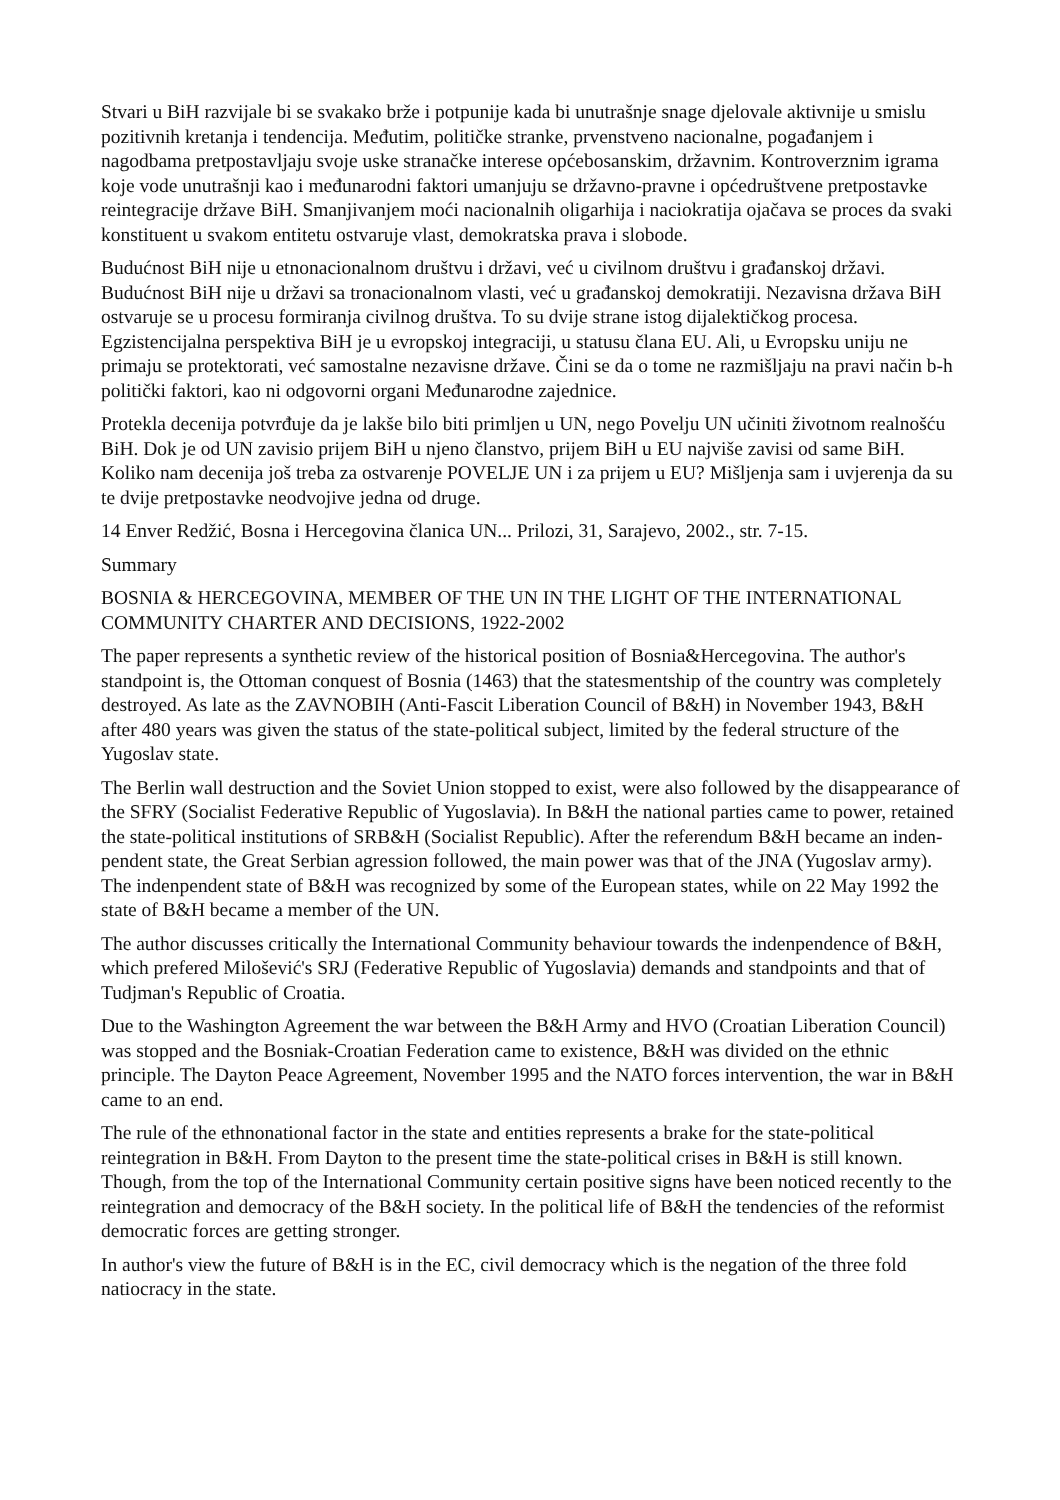Stvari u BiH razvijale bi se svakako brže i potpunije kada bi unutrašnje snage djelovale aktivnije u smislu pozitivnih kretanja i tendencija. Međutim, političke stranke, prvenstveno nacionalne, pogađanjem i nagodbama pretpostavljaju svoje uske stranačke interese općebosanskim, državnim. Kontroverznim igrama koje vode unutrašnji kao i međunarodni faktori umanjuju se državno-pravne i općedruštvene pretpostavke reintegracije države BiH. Smanjivanjem moći nacionalnih oligarhija i naciokratija ojačava se proces da svaki konstituent u svakom entitetu ostvaruje vlast, demokratska prava i slobode.
Budućnost BiH nije u etnonacionalnom društvu i državi, već u civilnom društvu i građanskoj državi. Budućnost BiH nije u državi sa tronacionalnom vlasti, već u građanskoj demokratiji. Nezavisna država BiH ostvaruje se u procesu formiranja civilnog društva. To su dvije strane istog dijalektičkog procesa. Egzistencijalna perspektiva BiH je u evropskoj integraciji, u statusu člana EU. Ali, u Evropsku uniju ne primaju se protektorati, već samostalne nezavisne države. Čini se da o tome ne razmišljaju na pravi način b-h politički faktori, kao ni odgovorni organi Međunarodne zajednice.
Protekla decenija potvrđuje da je lakše bilo biti primljen u UN, nego Povelju UN učiniti životnom realnošću BiH. Dok je od UN zavisio prijem BiH u njeno članstvo, prijem BiH u EU najviše zavisi od same BiH. Koliko nam decenija još treba za ostvarenje POVELJE UN i za prijem u EU? Mišljenja sam i uvjerenja da su te dvije pretpostavke neodvojive jedna od druge.
14 Enver Redžić, Bosna i Hercegovina članica UN... Prilozi, 31, Sarajevo, 2002., str. 7-15.
Summary
BOSNIA & HERCEGOVINA, MEMBER OF THE UN IN THE LIGHT OF THE INTERNATIONAL COMMUNITY CHARTER AND DECISIONS, 1922-2002
The paper represents a synthetic review of the historical position of Bosnia&Hercegovina. The author's standpoint is, the Ottoman conquest of Bosnia (1463) that the statesmentship of the country was completely destroyed. As late as the ZAVNOBIH (Anti-Fascit Liberation Council of B&H) in November 1943, B&H after 480 years was given the status of the state-political subject, limited by the federal structure of the Yugoslav state.
The Berlin wall destruction and the Soviet Union stopped to exist, were also followed by the disappearance of the SFRY (Socialist Federative Republic of Yugoslavia). In B&H the national parties came to power, retained the state-political institutions of SRB&H (Socialist Republic). After the referendum B&H became an inden-pendent state, the Great Serbian agression followed, the main power was that of the JNA (Yugoslav army). The indenpendent state of B&H was recognized by some of the European states, while on 22 May 1992 the state of B&H became a member of the UN.
The author discusses critically the International Community behaviour towards the indenpendence of B&H, which prefered Milošević's SRJ (Federative Republic of Yugoslavia) demands and standpoints and that of Tudjman's Republic of Croatia.
Due to the Washington Agreement the war between the B&H Army and HVO (Croatian Liberation Council) was stopped and the Bosniak-Croatian Federation came to existence, B&H was divided on the ethnic principle. The Dayton Peace Agreement, November 1995 and the NATO forces intervention, the war in B&H came to an end.
The rule of the ethnonational factor in the state and entities represents a brake for the state-political reintegration in B&H. From Dayton to the present time the state-political crises in B&H is still known. Though, from the top of the International Community certain positive signs have been noticed recently to the reintegration and democracy of the B&H society. In the political life of B&H the tendencies of the reformist democratic forces are getting stronger.
In author's view the future of B&H is in the EC, civil democracy which is the negation of the three fold natiocracy in the state.